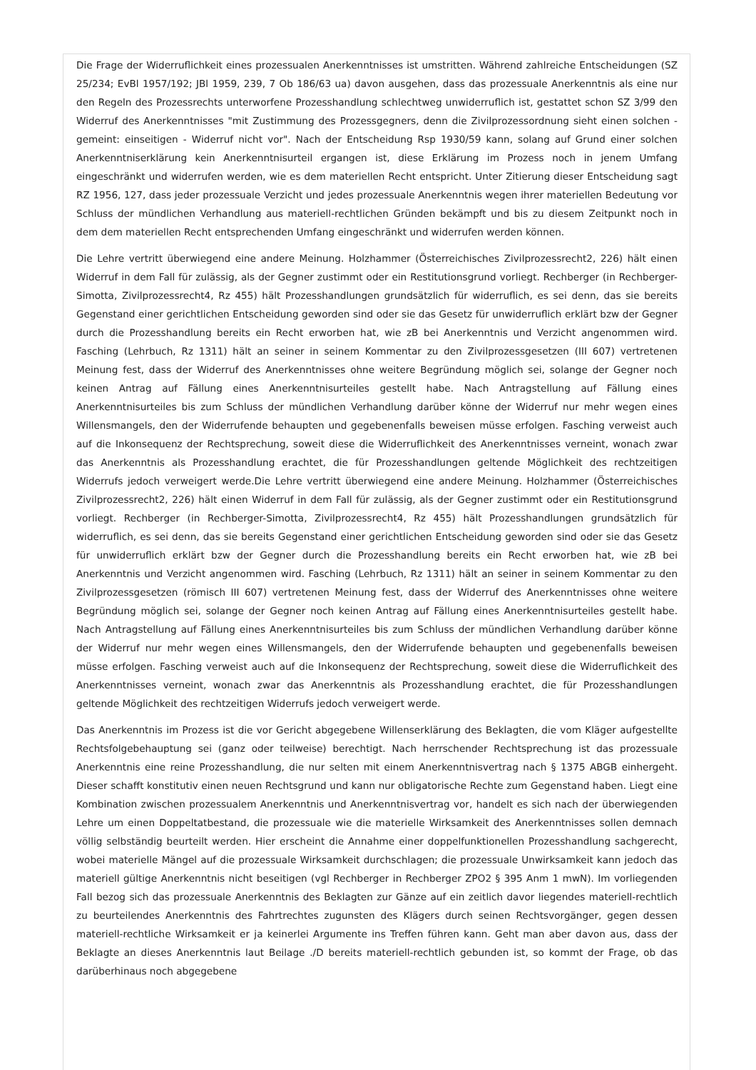Die Frage der Widerruflichkeit eines prozessualen Anerkenntnisses ist umstritten. Während zahlreiche Entscheidungen (SZ 25/234; EvBl 1957/192; JBl 1959, 239, 7 Ob 186/63 ua) davon ausgehen, dass das prozessuale Anerkenntnis als eine nur den Regeln des Prozessrechts unterworfene Prozesshandlung schlechtweg unwiderruflich ist, gestattet schon SZ 3/99 den Widerruf des Anerkenntnisses "mit Zustimmung des Prozessgegners, denn die Zivilprozessordnung sieht einen solchen - gemeint: einseitigen - Widerruf nicht vor". Nach der Entscheidung Rsp 1930/59 kann, solang auf Grund einer solchen Anerkenntniserklärung kein Anerkenntnisurteil ergangen ist, diese Erklärung im Prozess noch in jenem Umfang eingeschränkt und widerrufen werden, wie es dem materiellen Recht entspricht. Unter Zitierung dieser Entscheidung sagt RZ 1956, 127, dass jeder prozessuale Verzicht und jedes prozessuale Anerkenntnis wegen ihrer materiellen Bedeutung vor Schluss der mündlichen Verhandlung aus materiell-rechtlichen Gründen bekämpft und bis zu diesem Zeitpunkt noch in dem dem materiellen Recht entsprechenden Umfang eingeschränkt und widerrufen werden können.
Die Lehre vertritt überwiegend eine andere Meinung. Holzhammer (Österreichisches Zivilprozessrecht2, 226) hält einen Widerruf in dem Fall für zulässig, als der Gegner zustimmt oder ein Restitutionsgrund vorliegt. Rechberger (in Rechberger-Simotta, Zivilprozessrecht4, Rz 455) hält Prozesshandlungen grundsätzlich für widerruflich, es sei denn, das sie bereits Gegenstand einer gerichtlichen Entscheidung geworden sind oder sie das Gesetz für unwiderruflich erklärt bzw der Gegner durch die Prozesshandlung bereits ein Recht erworben hat, wie zB bei Anerkenntnis und Verzicht angenommen wird. Fasching (Lehrbuch, Rz 1311) hält an seiner in seinem Kommentar zu den Zivilprozessgesetzen (III 607) vertretenen Meinung fest, dass der Widerruf des Anerkenntnisses ohne weitere Begründung möglich sei, solange der Gegner noch keinen Antrag auf Fällung eines Anerkenntnisurteiles gestellt habe. Nach Antragstellung auf Fällung eines Anerkenntnisurteiles bis zum Schluss der mündlichen Verhandlung darüber könne der Widerruf nur mehr wegen eines Willensmangels, den der Widerrufende behaupten und gegebenenfalls beweisen müsse erfolgen. Fasching verweist auch auf die Inkonsequenz der Rechtsprechung, soweit diese die Widerruflichkeit des Anerkenntnisses verneint, wonach zwar das Anerkenntnis als Prozesshandlung erachtet, die für Prozesshandlungen geltende Möglichkeit des rechtzeitigen Widerrufs jedoch verweigert werde.Die Lehre vertritt überwiegend eine andere Meinung. Holzhammer (Österreichisches Zivilprozessrecht2, 226) hält einen Widerruf in dem Fall für zulässig, als der Gegner zustimmt oder ein Restitutionsgrund vorliegt. Rechberger (in Rechberger-Simotta, Zivilprozessrecht4, Rz 455) hält Prozesshandlungen grundsätzlich für widerruflich, es sei denn, das sie bereits Gegenstand einer gerichtlichen Entscheidung geworden sind oder sie das Gesetz für unwiderruflich erklärt bzw der Gegner durch die Prozesshandlung bereits ein Recht erworben hat, wie zB bei Anerkenntnis und Verzicht angenommen wird. Fasching (Lehrbuch, Rz 1311) hält an seiner in seinem Kommentar zu den Zivilprozessgesetzen (römisch III 607) vertretenen Meinung fest, dass der Widerruf des Anerkenntnisses ohne weitere Begründung möglich sei, solange der Gegner noch keinen Antrag auf Fällung eines Anerkenntnisurteiles gestellt habe. Nach Antragstellung auf Fällung eines Anerkenntnisurteiles bis zum Schluss der mündlichen Verhandlung darüber könne der Widerruf nur mehr wegen eines Willensmangels, den der Widerrufende behaupten und gegebenenfalls beweisen müsse erfolgen. Fasching verweist auch auf die Inkonsequenz der Rechtsprechung, soweit diese die Widerruflichkeit des Anerkenntnisses verneint, wonach zwar das Anerkenntnis als Prozesshandlung erachtet, die für Prozesshandlungen geltende Möglichkeit des rechtzeitigen Widerrufs jedoch verweigert werde.
Das Anerkenntnis im Prozess ist die vor Gericht abgegebene Willenserklärung des Beklagten, die vom Kläger aufgestellte Rechtsfolgebehauptung sei (ganz oder teilweise) berechtigt. Nach herrschender Rechtsprechung ist das prozessuale Anerkenntnis eine reine Prozesshandlung, die nur selten mit einem Anerkenntnisvertrag nach § 1375 ABGB einhergeht. Dieser schafft konstitutiv einen neuen Rechtsgrund und kann nur obligatorische Rechte zum Gegenstand haben. Liegt eine Kombination zwischen prozessualem Anerkenntnis und Anerkenntnisvertrag vor, handelt es sich nach der überwiegenden Lehre um einen Doppeltatbestand, die prozessuale wie die materielle Wirksamkeit des Anerkenntnisses sollen demnach völlig selbständig beurteilt werden. Hier erscheint die Annahme einer doppelfunktionellen Prozesshandlung sachgerecht, wobei materielle Mängel auf die prozessuale Wirksamkeit durchschlagen; die prozessuale Unwirksamkeit kann jedoch das materiell gültige Anerkenntnis nicht beseitigen (vgl Rechberger in Rechberger ZPO2 § 395 Anm 1 mwN). Im vorliegenden Fall bezog sich das prozessuale Anerkenntnis des Beklagten zur Gänze auf ein zeitlich davor liegendes materiell-rechtlich zu beurteilendes Anerkenntnis des Fahrtrechtes zugunsten des Klägers durch seinen Rechtsvorgänger, gegen dessen materiell-rechtliche Wirksamkeit er ja keinerlei Argumente ins Treffen führen kann. Geht man aber davon aus, dass der Beklagte an dieses Anerkenntnis laut Beilage ./D bereits materiell-rechtlich gebunden ist, so kommt der Frage, ob das darüberhinaus noch abgegebene